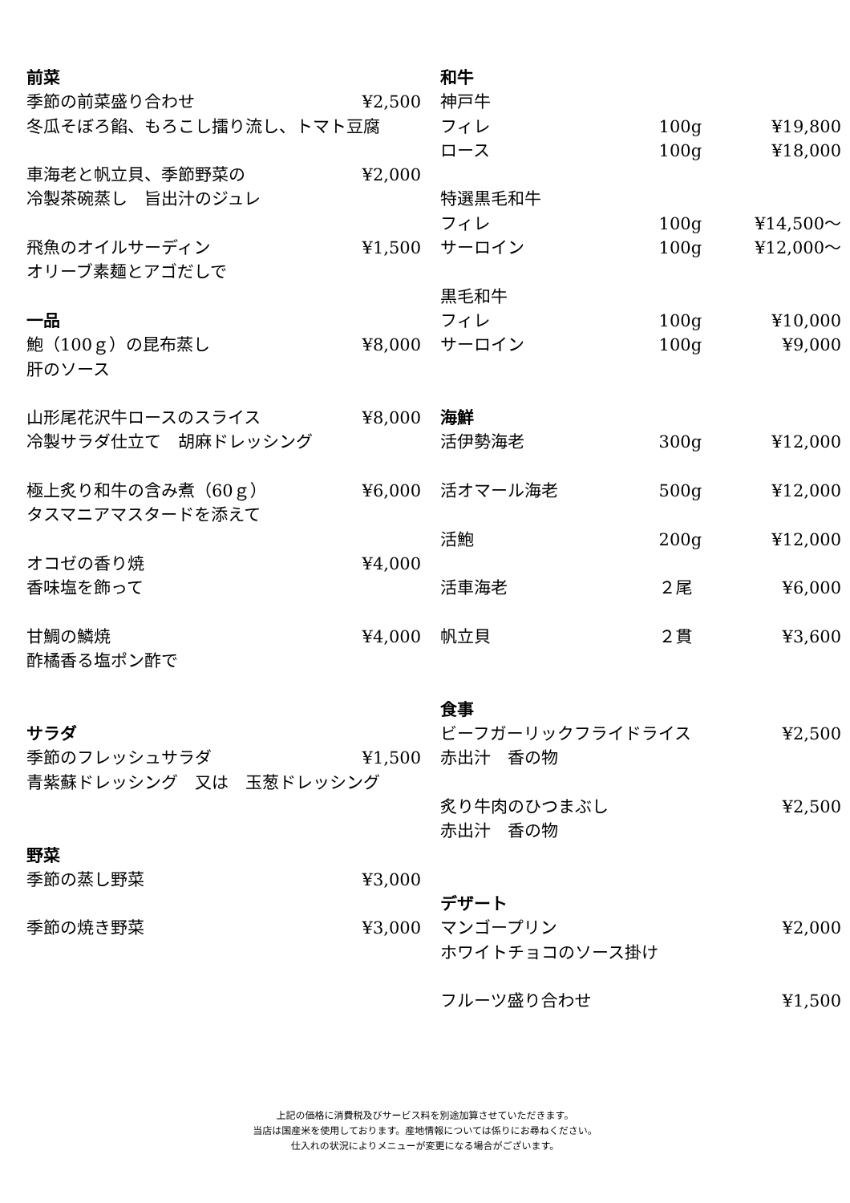| 前菜 | |
| 季節の前菜盛り合わせ | ¥2,500 |
| 冬瓜そぼろ餡、もろこし擂り流し、トマト豆腐 | |
| 車海老と帆立貝、季節野菜の | ¥2,000 |
| 冷製茶碗蒸し 旨出汁のジュレ | |
| 飛魚のオイルサーディン | ¥1,500 |
| オリーブ素麺とアゴだしで | |
| 一品 | |
| 鮑（100ｇ）の昆布蒸し | ¥8,000 |
| 肝のソース | |
| 山形尾花沢牛ロースのスライス | ¥8,000 |
| 冷製サラダ仕立て 胡麻ドレッシング | |
| 極上炙り和牛の含み煮（60ｇ） | ¥6,000 |
| タスマニアマスタードを添えて | |
| オコゼの香り焼 | ¥4,000 |
| 香味塩を飾って | |
| 甘鯛の鱗焼 | ¥4,000 |
| 酢橘香る塩ポン酢で | |
| サラダ | |
| 季節のフレッシュサラダ | ¥1,500 |
| 青紫蘇ドレッシング 又は 玉葱ドレッシング | |
| 野菜 | |
| 季節の蒸し野菜 | ¥3,000 |
| 季節の焼き野菜 | ¥3,000 |
| 和牛 | | |
| 神戸牛 | | |
| フィレ | 100g | ¥19,800 |
| ロース | 100g | ¥18,000 |
| 特選黒毛和牛 | | |
| フィレ | 100g | ¥14,500～ |
| サーロイン | 100g | ¥12,000～ |
| 黒毛和牛 | | |
| フィレ | 100g | ¥10,000 |
| サーロイン | 100g | ¥9,000 |
| 海鮮 | | |
| 活伊勢海老 | 300g | ¥12,000 |
| 活オマール海老 | 500g | ¥12,000 |
| 活鮑 | 200g | ¥12,000 |
| 活車海老 | ２尾 | ¥6,000 |
| 帆立貝 | ２貫 | ¥3,600 |
| 食事 | | |
| ビーフガーリックフライドライス | | ¥2,500 |
| 赤出汁 香の物 | | |
| 炙り牛肉のひつまぶし | | ¥2,500 |
| 赤出汁 香の物 | | |
| デザート | | |
| マンゴープリン | | ¥2,000 |
| ホワイトチョコのソース掛け | | |
| フルーツ盛り合わせ | | ¥1,500 |
上記の価格に消費税及びサービス料を別途加算させていただきます。
当店は国産米を使用しております。産地情報については係りにお尋ねください。
仕入れの状況によりメニューが変更になる場合がございます。